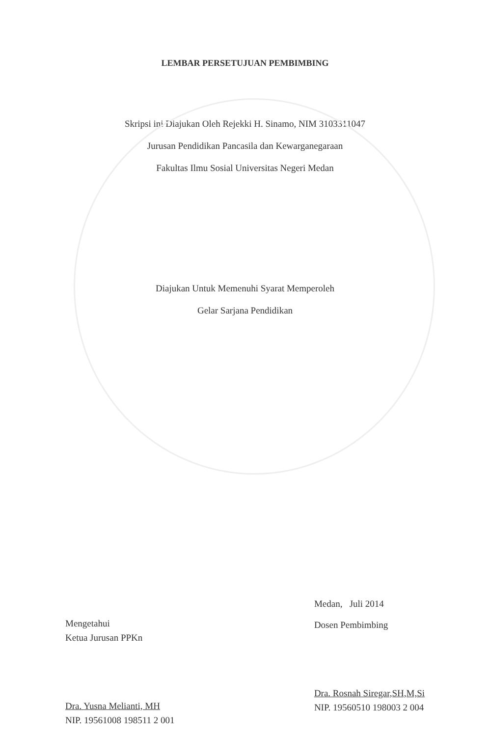LEMBAR PERSETUJUAN PEMBIMBING
Skripsi ini Diajukan Oleh Rejekki H. Sinamo, NIM 3103311047
Jurusan Pendidikan Pancasila dan Kewarganegaraan
Fakultas Ilmu Sosial Universitas Negeri Medan
Diajukan Untuk Memenuhi Syarat Memperoleh
Gelar Sarjana Pendidikan
Mengetahui
Ketua Jurusan PPKn
Dra. Yusna Melianti, MH
NIP. 19561008 198511 2 001
Medan, Juli 2014
Dosen Pembimbing
Dra. Rosnah Siregar,SH,M,Si
NIP. 19560510 198003 2 004